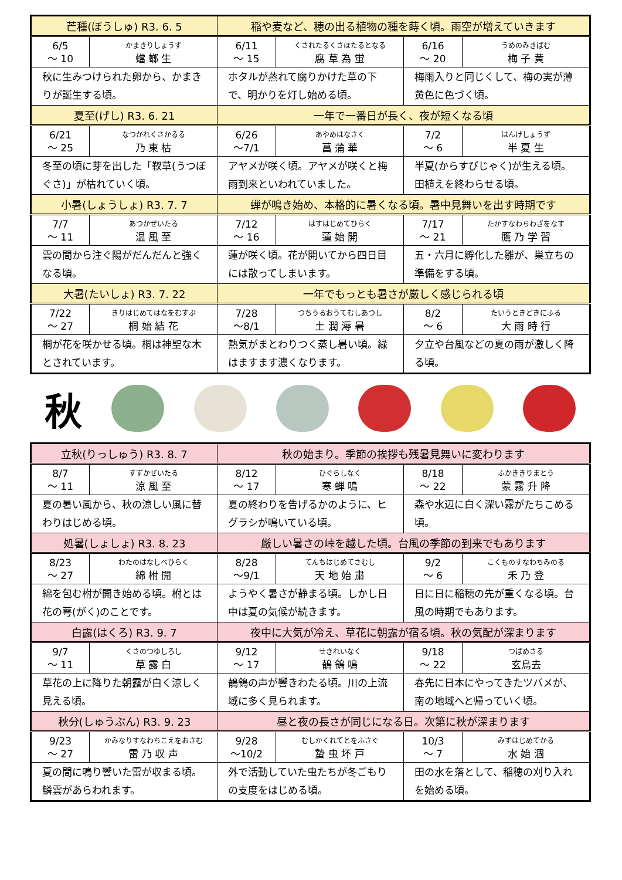| 芒種(ぼうしゅ) R3. 6. 5 | | 稲や麦など、穂の出る植物の種を蒔く頃。雨空が増えていきます | | | |
| 6/5 ～ 10 | かまきりしょうず 蟷 螂 生 | 6/11 ～ 15 | くされたるくさほたるとなる 腐 草 為 蛍 | 6/16 ～ 20 | うめのみきばむ 梅 子 黄 |
| 秋に生みつけられた卵から、かまきりが誕生する頃。 | | ホタルが蒸れて腐りかけた草の下で、明かりを灯し始める頃。 | | 梅雨入りと同じくして、梅の実が薄黄色に色づく頃。 | |
| 夏至(げし) R3. 6. 21 | | 一年で一番日が長く、夜が短くなる頃 | | | |
| 6/21 ～ 25 | なつかれくさかるる 乃 東 枯 | 6/26 ～7/1 | あやめはなさく 菖 蒲 華 | 7/2 ～ 6 | はんげしょうず 半 夏 生 |
| 冬至の頃に芽を出した「靫草(うつぼぐさ)」が枯れていく頃。 | | アヤメが咲く頃。アヤメが咲くと梅雨到来といわれていました。 | | 半夏(からすびじゃく)が生える頃。田植えを終わらせる頃。 | |
| 小暑(しょうしょ) R3. 7. 7 | | 蝉が鳴き始め、本格的に暑くなる頃。暑中見舞いを出す時期です | | | |
| 7/7 ～ 11 | あつかぜいたる 温 風 至 | 7/12 ～ 16 | はすはじめてひらく 蓮 始 開 | 7/17 ～ 21 | たかすなわちわざをなす 鷹 乃 学 習 |
| 雲の間から注ぐ陽がだんだんと強くなる頃。 | | 蓮が咲く頃。花が開いてから四日目には散ってしまいます。 | | 五・六月に孵化した雛が、巣立ちの準備をする頃。 | |
| 大暑(たいしょ) R3. 7. 22 | | 一年でもっとも暑さが厳しく感じられる頃 | | | |
| 7/22 ～ 27 | きりはじめてはなをむすぶ 桐 始 結 花 | 7/28 ～8/1 | つちうるおうてむしあつし 土 潤 溽 暑 | 8/2 ～ 6 | たいうときどきにふる 大 雨 時 行 |
| 桐が花を咲かせる頃。桐は神聖な木とされています。 | | 熱気がまとわりつく蒸し暑い頃。緑はますます濃くなります。 | | 夕立や台風などの夏の雨が激しく降る頃。 | |
秋
| 立秋(りっしゅう) R3. 8. 7 | | 秋の始まり。季節の挨拶も残暑見舞いに変わります | | | |
| 8/7 ～ 11 | すずかぜいたる 涼 風 至 | 8/12 ～ 17 | ひぐらしなく 寒 蝉 鳴 | 8/18 ～ 22 | ふかききりまとう 蒙 霧 升 降 |
| 夏の暑い風から、秋の涼しい風に替わりはじめる頃。 | | 夏の終わりを告げるかのように、ヒグラシが鳴いている頃。 | | 森や水辺に白く深い霧がたちこめる頃。 | |
| 処暑(しょしょ) R3. 8. 23 | | 厳しい暑さの峠を越した頃。台風の季節の到来でもあります | | | |
| 8/23 ～ 27 | わたのはなしべひらく 綿 柎 開 | 8/28 ～9/1 | てんちはじめてさむし 天 地 始 粛 | 9/2 ～ 6 | こくものすなわちみのる 禾 乃 登 |
| 綿を包む柎が開き始める頃。柎とは花の萼(がく)のことです。 | | ようやく暑さが静まる頃。しかし日中は夏の気候が続きます。 | | 日に日に稲穂の先が重くなる頃。台風の時期でもあります。 | |
| 白露(はくろ) R3. 9. 7 | | 夜中に大気が冷え、草花に朝露が宿る頃。秋の気配が深まります | | | |
| 9/7 ～ 11 | くさのつゆしろし 草 露 白 | 9/12 ～ 17 | せきれいなく 鶺 鴒 鳴 | 9/18 ～ 22 | つばめさる 玄鳥去 |
| 草花の上に降りた朝露が白く涼しく見える頃。 | | 鶺鴒の声が響きわたる頃。川の上流域に多く見られます。 | | 春先に日本にやってきたツバメが、南の地域へと帰っていく頃。 | |
| 秋分(しゅうぶん) R3. 9. 23 | | 昼と夜の長さが同じになる日。次第に秋が深まります | | | |
| 9/23 ～ 27 | かみなりすなわちこえをおさむ 雷 乃 収 声 | 9/28 ～10/2 | むしかくれてとをふさぐ 蟄 虫 坏 戸 | 10/3 ～ 7 | みずはじめてかる 水 始 涸 |
| 夏の間に鳴り響いた雷が収まる頃。鱗雲があらわれます。 | | 外で活動していた虫たちが冬ごもりの支度をはじめる頃。 | | 田の水を落として、稲穂の刈り入れを始める頃。 | |